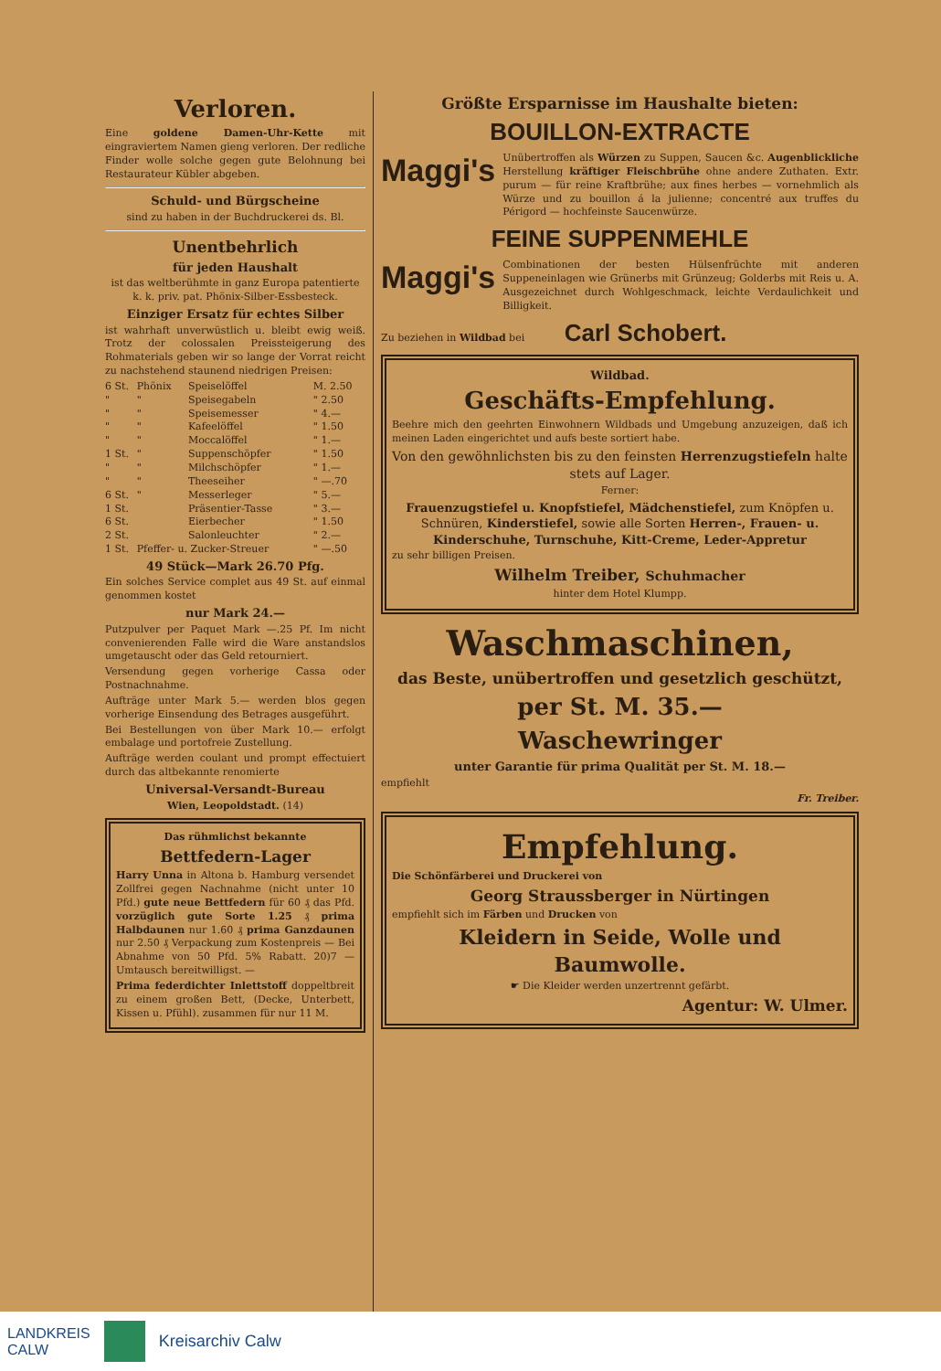Verloren.
Eine goldene Damen-Uhr-Kette mit eingraviertem Namen gieng verloren. Der redliche Finder wolle solche gegen gute Belohnung bei Restaurateur Kübler abgeben.
Schuld- und Bürgscheine
sind zu haben in der Buchdruckerei ds. Bl.
Unentbehrlich
für jeden Haushalt
ist das weltberühmte in ganz Europa patentierte k. k. priv. pat. Phönix-Silber-Essbesteck.
Einziger Ersatz für echtes Silber
ist wahrhaft unverwüstlich u. bleibt ewig weiß. Trotz der colossalen Preissteigerung des Rohmaterials geben wir so lange der Vorrat reicht zu nachstehend staunend niedrigen Preisen:
| 6 St. | Phönix | Speiselöffel | M. 2.50 |
| " | " | Speisegabeln | " 2.50 |
| " | " | Speisemesser | " 4.— |
| " | " | Kafeelöffel | " 1.50 |
| " | " | Moccalöffel | " 1.— |
| 1 St. | " | Suppenschöpfer | " 1.50 |
| " | " | Milchschöpfer | " 1.— |
| " | " | Theeseiher | " —.70 |
| 6 St. | " | Messerleger | " 5.— |
| 1 St. | | Präsentier-Tasse | " 3.— |
| 6 St. | | Eierbecher | " 1.50 |
| 2 St. | | Salonleuchter | " 2.— |
| 1 St. | Pfeffer- u. Zucker-Streuer | | " —.50 |
49 Stück—Mark 26.70 Pfg.
Ein solches Service complet aus 49 St. auf einmal genommen kostet
nur Mark 24.—
Putzpulver per Paquet Mark —.25 Pf. Im nicht convenierenden Falle wird die Ware anstandslos umgetauscht oder das Geld retourniert.
Versendung gegen vorherige Cassa oder Postnachnahme.
Aufträge unter Mark 5.— werden blos gegen vorherige Einsendung des Betrages ausgeführt.
Bei Bestellungen von über Mark 10.— erfolgt embalage und portofreie Zustellung.
Aufträge werden coulant und prompt effectuiert durch das altbekannte renomierte
Universal-Versandt-Bureau
Wien, Leopoldstadt. (14)
Das rühmlichst bekannte
Bettfedern-Lager
Harry Unna in Altona b. Hamburg versendet Zollfrei gegen Nachnahme (nicht unter 10 Pfd.) gute neue Bettfedern für 60 ₰ das Pfd. vorzüglich gute Sorte 1.25 ₰ prima Halbdaunen nur 1.60 ₰ prima Ganzdaunen nur 2.50 ₰ Verpackung zum Kostenpreis — Bei Abnahme von 50 Pfd. 5% Rabatt. 20)7 — Umtausch bereitwilligst. —
Prima federdichter Inlettstoff doppeltbreit zu einem großen Bett, (Decke, Unterbett, Kissen u. Pfühl). zusammen für nur 11 M.
Größte Ersparnisse im Haushalte bieten:
BOUILLON-EXTRACTE
Maggi's
Unübertroffen als Würzen zu Suppen, Saucen &c. Augenblickliche Herstellung kräftiger Fleischbrühe ohne andere Zuthaten. Extr. purum — für reine Kraftbrühe; aux fines herbes — vornehmlich als Würze und zu bouillon á la julienne; concentré aux truffes du Périgord — hochfeinste Saucenwürze.
FEINE SUPPENMEHLE
Maggi's
Combinationen der besten Hülsenfrüchte mit anderen Suppeneinlagen wie Grünerbs mit Grünzeug; Golderbs mit Reis u. A. Ausgezeichnet durch Wohlgeschmack, leichte Verdaulichkeit und Billigkeit.
Zu beziehen in Wildbad bei Carl Schobert.
Wildbad.
Geschäfts-Empfehlung.
Beehre mich den geehrten Einwohnern Wildbads und Umgebung anzuzeigen, daß ich meinen Laden eingerichtet und aufs beste sortiert habe.
Von den gewöhnlichsten bis zu den feinsten Herrenzugstiefeln halte stets auf Lager.
Ferner:
Frauenzugstiefel u. Knopfstiefel, Mädchenstiefel, zum Knöpfen u. Schnüren, Kinderstiefel, sowie alle Sorten Herren-, Frauen- u. Kinderschuhe, Turnschuhe, Kitt-Creme, Leder-Appretur
zu sehr billigen Preisen.
Wilhelm Treiber, Schuhmacher
hinter dem Hotel Klumpp.
Waschmaschinen,
das Beste, unübertroffen und gesetzlich geschützt,
per St. M. 35.—
Waschewringer
unter Garantie für prima Qualität per St. M. 18.—
empfiehlt
Fr. Treiber.
Empfehlung.
Die Schönfärberei und Druckerei von
Georg Straussberger in Nürtingen
empfiehlt sich im Färben und Drucken von
Kleidern in Seide, Wolle und Baumwolle.
☛ Die Kleider werden unzertrennt gefärbt.
Agentur: W. Ulmer.
LANDKREIS
CALW
Kreisarchiv Calw